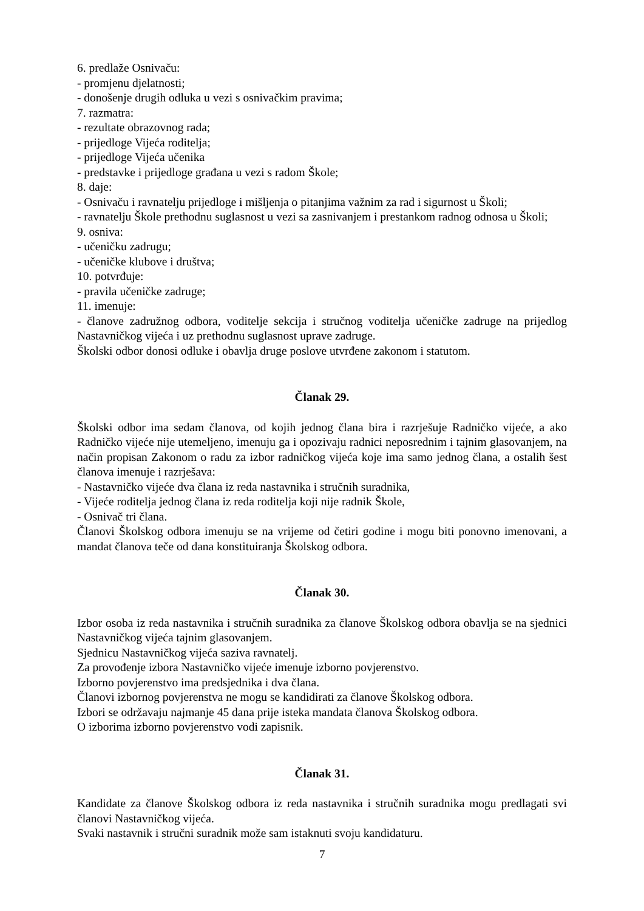6. predlaže Osnivaču:
- promjenu djelatnosti;
- donošenje drugih odluka u vezi s osnivačkim pravima;
7. razmatra:
- rezultate obrazovnog rada;
- prijedloge Vijeća roditelja;
- prijedloge Vijeća učenika
- predstavke i prijedloge građana u vezi s radom Škole;
8. daje:
- Osnivaču i ravnatelju prijedloge i mišljenja o pitanjima važnim za rad i sigurnost u Školi;
- ravnatelju Škole prethodnu suglasnost u vezi sa zasnivanjem i prestankom radnog odnosa u Školi;
9. osniva:
- učeničku zadrugu;
- učeničke klubove i društva;
10. potvrđuje:
- pravila učeničke zadruge;
11. imenuje:
- članove zadružnog odbora, voditelje sekcija i stručnog voditelja učeničke zadruge na prijedlog Nastavničkog vijeća i uz prethodnu suglasnost uprave zadruge.
Školski odbor donosi odluke i obavlja druge poslove utvrđene zakonom i statutom.
Članak 29.
Školski odbor ima sedam članova, od kojih jednog člana bira i razrješuje Radničko vijeće, a ako Radničko vijeće nije utemeljeno, imenuju ga i opozivaju radnici neposrednim i tajnim glasovanjem, na način propisan Zakonom o radu za izbor radničkog vijeća koje ima samo jednog člana, a ostalih šest članova imenuje i razrješava:
- Nastavničko vijeće dva člana iz reda nastavnika i stručnih suradnika,
- Vijeće roditelja jednog člana iz reda roditelja koji nije radnik Škole,
- Osnivač tri člana.
Članovi Školskog odbora imenuju se na vrijeme od četiri godine i mogu biti ponovno imenovani, a mandat članova teče od dana konstituiranja Školskog odbora.
Članak 30.
Izbor osoba iz reda nastavnika i stručnih suradnika za članove Školskog odbora obavlja se na sjednici Nastavničkog vijeća tajnim glasovanjem.
Sjednicu Nastavničkog vijeća saziva ravnatelj.
Za provođenje izbora Nastavničko vijeće imenuje izborno povjerenstvo.
Izborno povjerenstvo ima predsjednika i dva člana.
Članovi izbornog povjerenstva ne mogu se kandidirati za članove Školskog odbora.
Izbori se održavaju najmanje 45 dana prije isteka mandata članova Školskog odbora.
O izborima izborno povjerenstvo vodi zapisnik.
Članak 31.
Kandidate za članove Školskog odbora iz reda nastavnika i stručnih suradnika mogu predlagati svi članovi Nastavničkog vijeća.
Svaki nastavnik i stručni suradnik može sam istaknuti svoju kandidaturu.
7